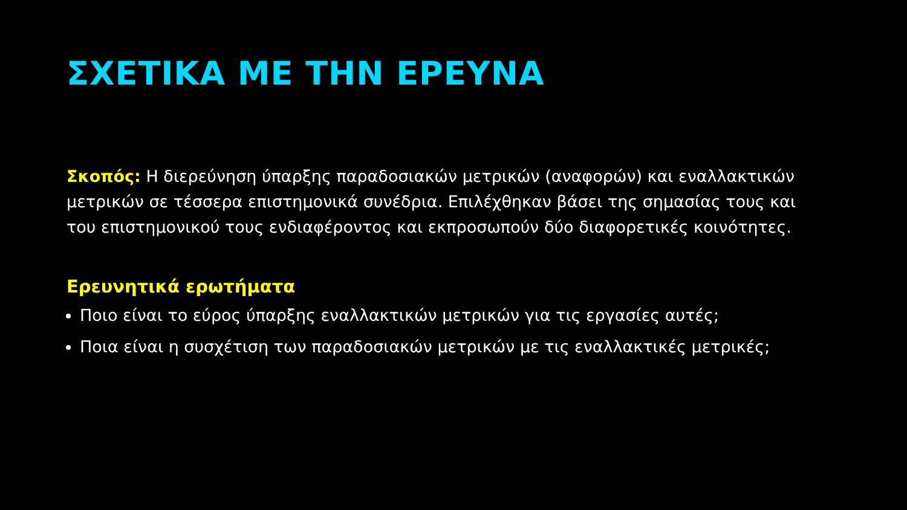ΣΧΕΤΙΚΑ ΜΕ ΤΗΝ ΕΡΕΥΝΑ
Σκοπός: Η διερεύνηση ύπαρξης παραδοσιακών μετρικών (αναφορών) και εναλλακτικών μετρικών σε τέσσερα επιστημονικά συνέδρια. Επιλέχθηκαν βάσει της σημασίας τους και του επιστημονικού τους ενδιαφέροντος και εκπροσωπούν δύο διαφορετικές κοινότητες.
Ερευνητικά ερωτήματα
Ποιο είναι το εύρος ύπαρξης εναλλακτικών μετρικών για τις εργασίες αυτές;
Ποια είναι η συσχέτιση των παραδοσιακών μετρικών με τις εναλλακτικές μετρικές;